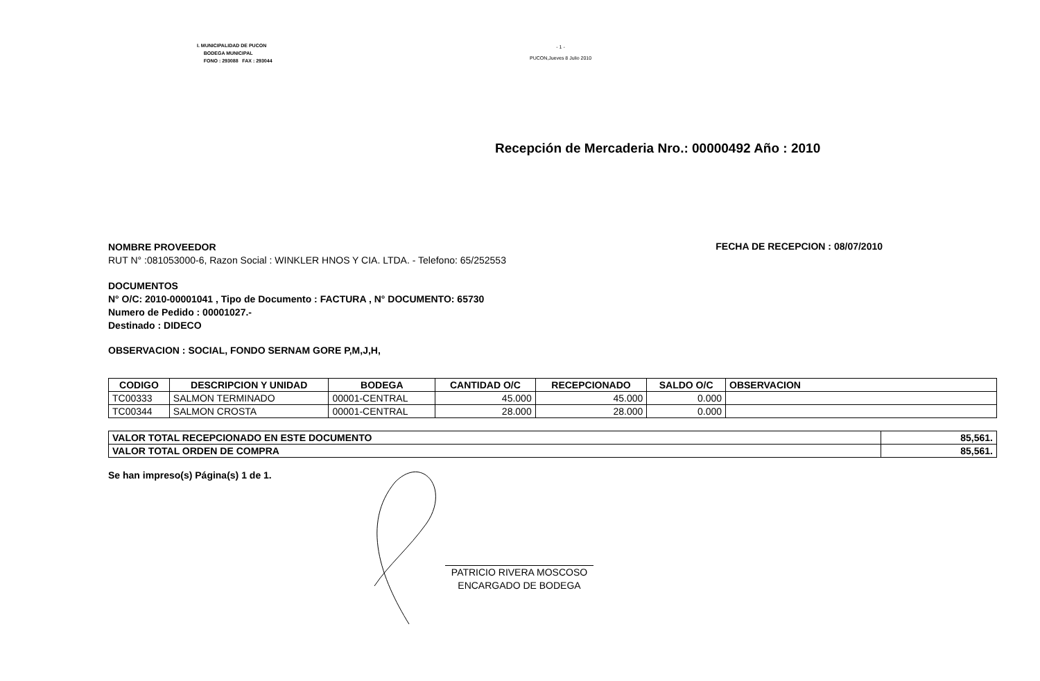I. MUNICIPALIDAD DE PUCON
BODEGA MUNICIPAL
FONO : 293088 FAX : 293044
- 1 -
PUCON,Jueves 8 Julio 2010
Recepción de Mercaderia Nro.: 00000492 Año : 2010
NOMBRE PROVEEDOR
RUT N° :081053000-6, Razon Social : WINKLER HNOS Y CIA. LTDA. - Telefono: 65/252553
FECHA DE RECEPCION : 08/07/2010
DOCUMENTOS
N° O/C: 2010-00001041 , Tipo de Documento : FACTURA , N° DOCUMENTO: 65730
Numero de Pedido : 00001027.-
Destinado : DIDECO
OBSERVACION : SOCIAL, FONDO SERNAM GORE P,M,J,H,
| CODIGO | DESCRIPCION Y UNIDAD | BODEGA | CANTIDAD O/C | RECEPCIONADO | SALDO O/C | OBSERVACION |
| --- | --- | --- | --- | --- | --- | --- |
| TC00333 | SALMON TERMINADO | 00001-CENTRAL | 45.000 | 45.000 | 0.000 | |
| TC00344 | SALMON CROSTA | 00001-CENTRAL | 28.000 | 28.000 | 0.000 | |
| VALOR TOTAL RECEPCIONADO EN ESTE DOCUMENTO | 85,561. |
| VALOR TOTAL ORDEN DE COMPRA | 85,561. |
Se han impreso(s) Página(s) 1 de 1.
PATRICIO RIVERA MOSCOSO
ENCARGADO DE BODEGA